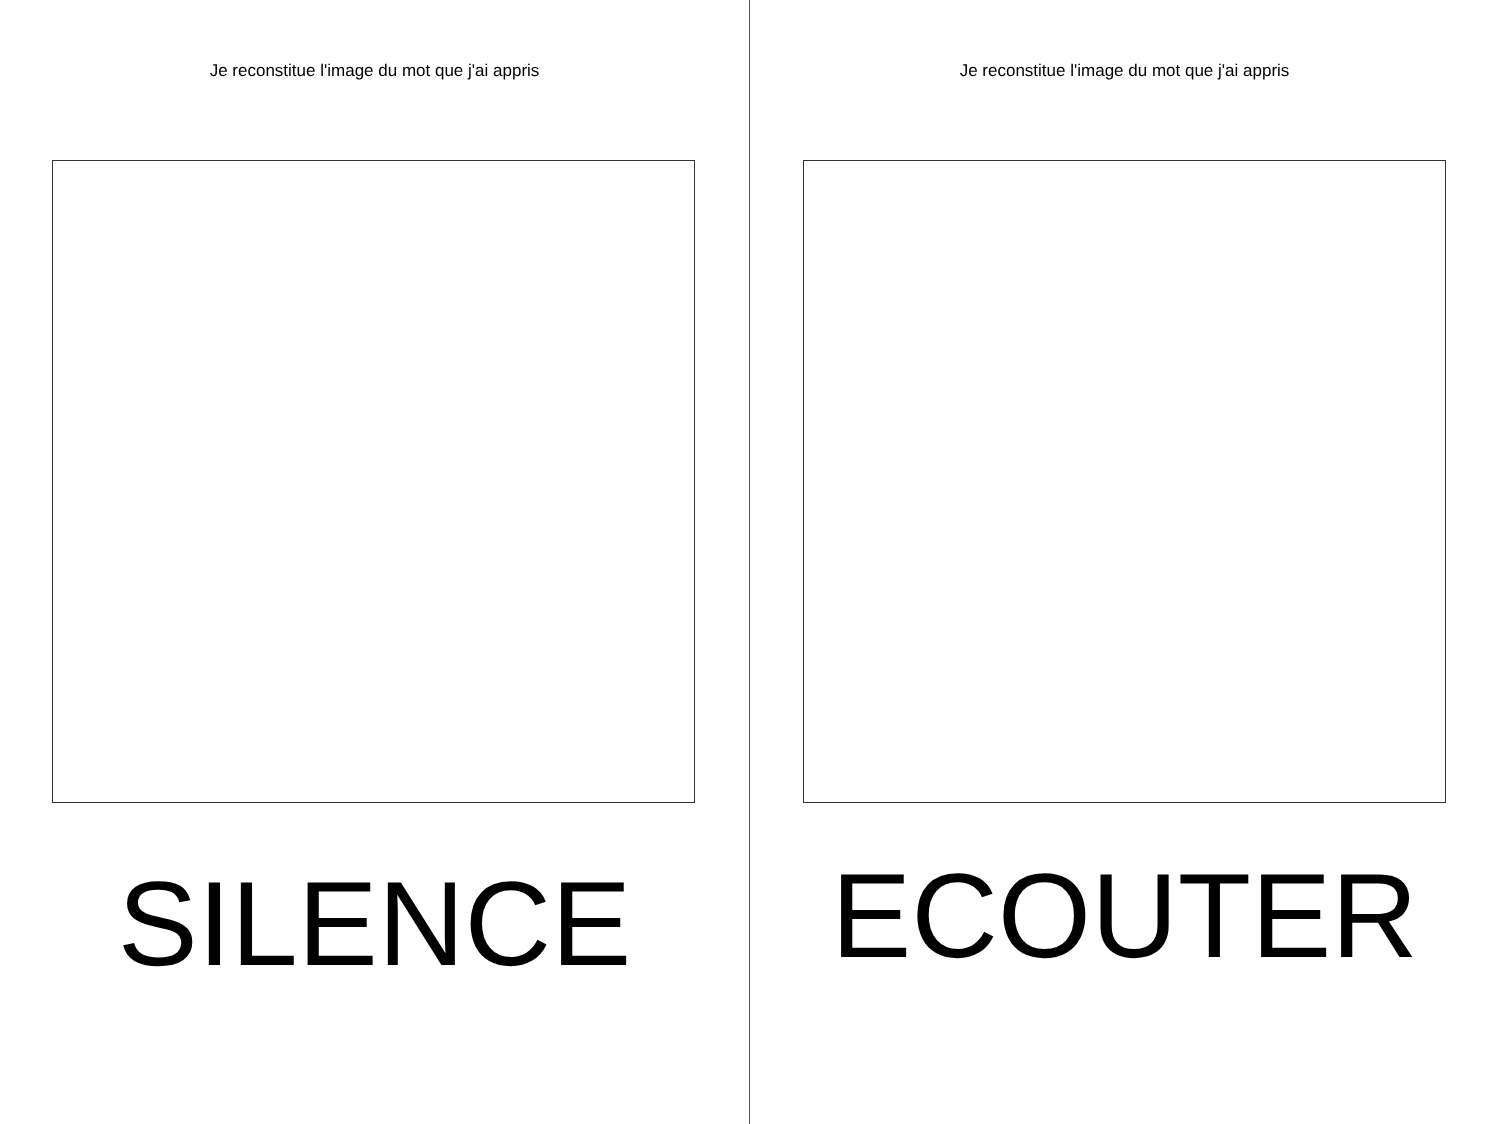Je reconstitue l'image du mot que j'ai appris
SILENCE
Je reconstitue l'image du mot que j'ai appris
ECOUTER